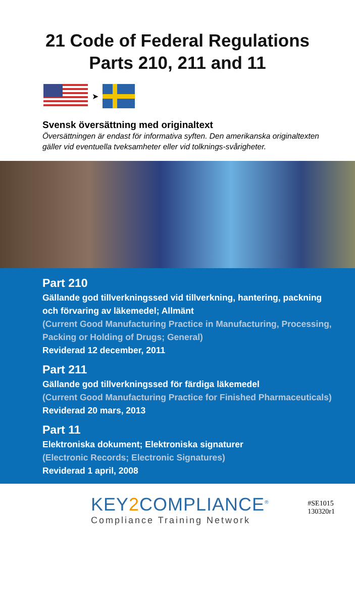21 Code of Federal Regulations
Parts 210, 211 and 11
➤
Svensk översättning med originaltext
Översättningen är endast för informativa syften. Den amerikanska originaltexten gäller vid eventuella tveksamheter eller vid tolknings-svårigheter.
Part 210
Gällande god tillverkningssed vid tillverkning, hantering, packning och förvaring av läkemedel; Allmänt
(Current Good Manufacturing Practice in Manufacturing, Processing, Packing or Holding of Drugs; General)
Reviderad 12 december, 2011
Part 211
Gällande god tillverkningssed för färdiga läkemedel
(Current Good Manufacturing Practice for Finished Pharmaceuticals)
Reviderad 20 mars, 2013
Part 11
Elektroniska dokument; Elektroniska signaturer
(Electronic Records; Electronic Signatures)
Reviderad 1 april, 2008
KEY2 COMPLIANCE<sup>®</sup>
Compliance Training Network
#SE1015
130320r1